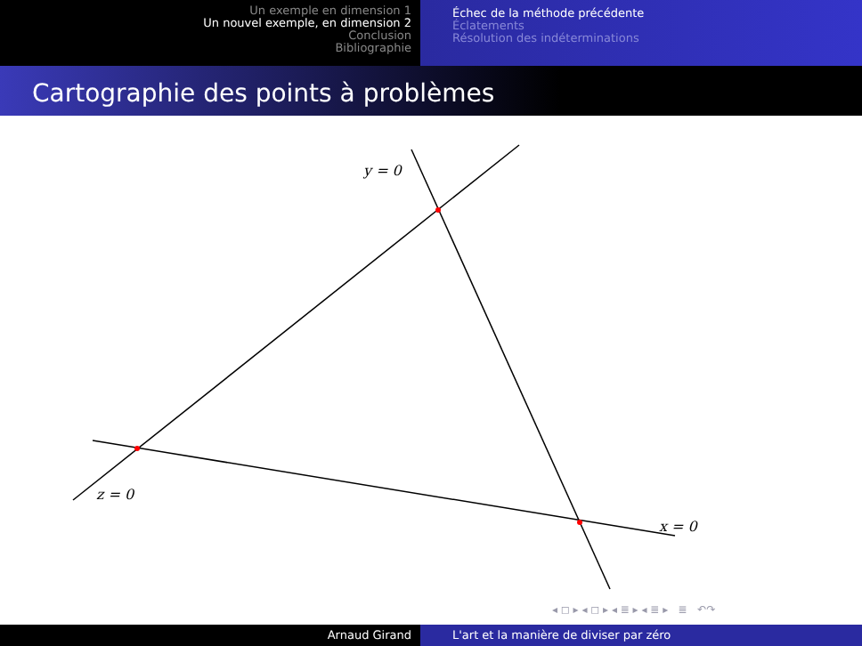Un exemple en dimension 1
Un nouvel exemple, en dimension 2
Conclusion
Bibliographie
Échec de la méthode précédente
Éclatements
Résolution des indéterminations
Cartographie des points à problèmes
y = 0
z = 0
x = 0
◂ ◻ ▸ ◂ ◻ ▸ ◂ ≣ ▸ ◂ ≣ ▸ ≣ ↶↷
Arnaud Girand L'art et la manière de diviser par zéro